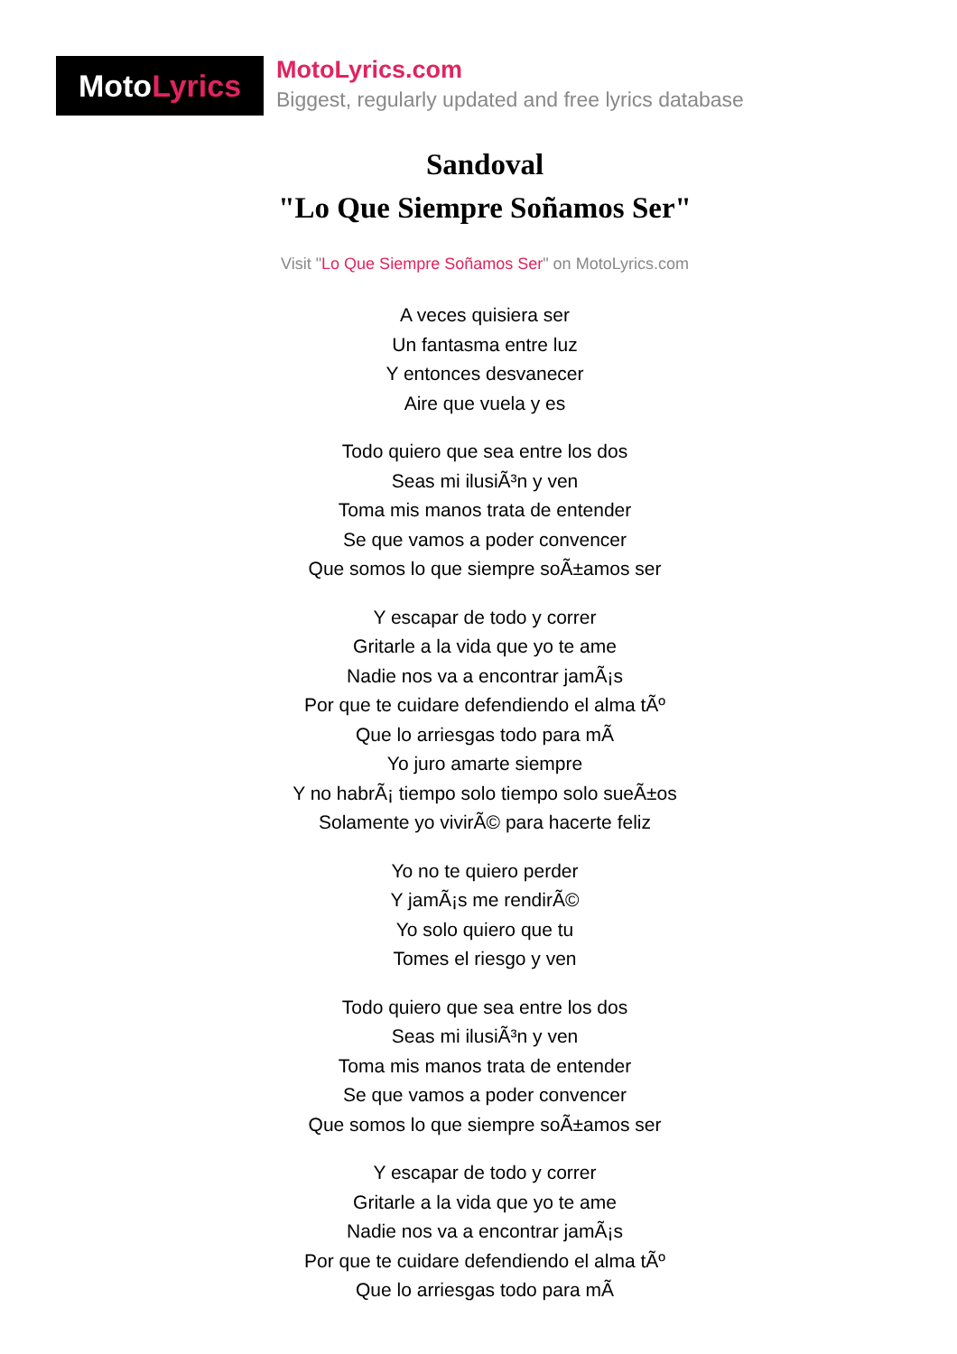Moto Lyrics
MotoLyrics.com
Biggest, regularly updated and free lyrics database
Sandoval
"Lo Que Siempre Soñamos Ser"
Visit "Lo Que Siempre Soñamos Ser" on MotoLyrics.com
A veces quisiera ser
Un fantasma entre luz
Y entonces desvanecer
Aire que vuela y es
Todo quiero que sea entre los dos
Seas mi ilusiÃ³n y ven
Toma mis manos trata de entender
Se que vamos a poder convencer
Que somos lo que siempre soÃ±amos ser
Y escapar de todo y correr
Gritarle a la vida que yo te ame
Nadie nos va a encontrar jamÃ¡s
Por que te cuidare defendiendo el alma tÃº
Que lo arriesgas todo para mÃ
Yo juro amarte siempre
Y no habrÃ¡ tiempo solo tiempo solo sueÃ±os
Solamente yo vivirÃ© para hacerte feliz
Yo no te quiero perder
Y jamÃ¡s me rendirÃ©
Yo solo quiero que tu
Tomes el riesgo y ven
Todo quiero que sea entre los dos
Seas mi ilusiÃ³n y ven
Toma mis manos trata de entender
Se que vamos a poder convencer
Que somos lo que siempre soÃ±amos ser
Y escapar de todo y correr
Gritarle a la vida que yo te ame
Nadie nos va a encontrar jamÃ¡s
Por que te cuidare defendiendo el alma tÃº
Que lo arriesgas todo para mÃ